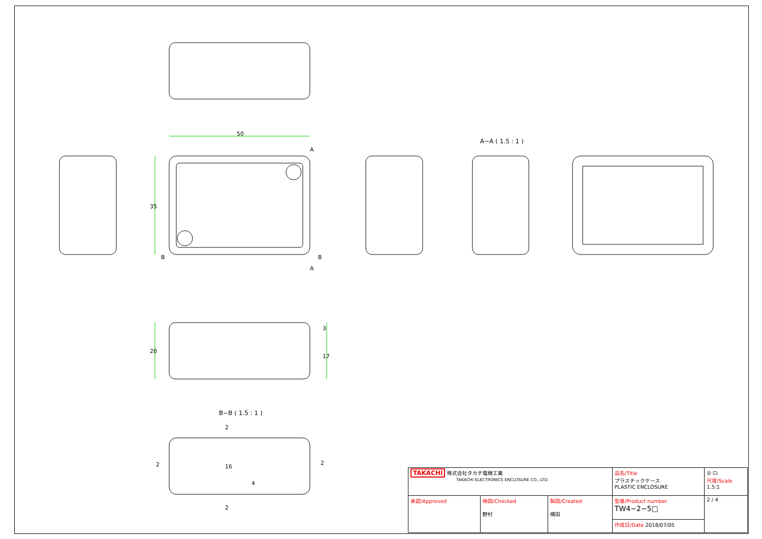50
35
20
3
17
A
A
B B
A−A ( 1.5 : 1 )
B−B ( 1.5 : 1 )
2
16
4
2 2
2
| TAKACHI 株式会社タカチ電機工業 TAKACHI ELECTRONICS ENCLOSURE CO., LTD. | | | 品名/Title プラスチックケース PLASTIC ENCLOSURE | ◎ ⏢ 尺度/Scale 1.5:1 |
| 承認/Approved | 検図/Checked 野村 | 製図/Created 横田 | 型番/Product number TW4−2−5□ | 2 / 4 |
| | | | 作成日/Date 2018/07/05 | |